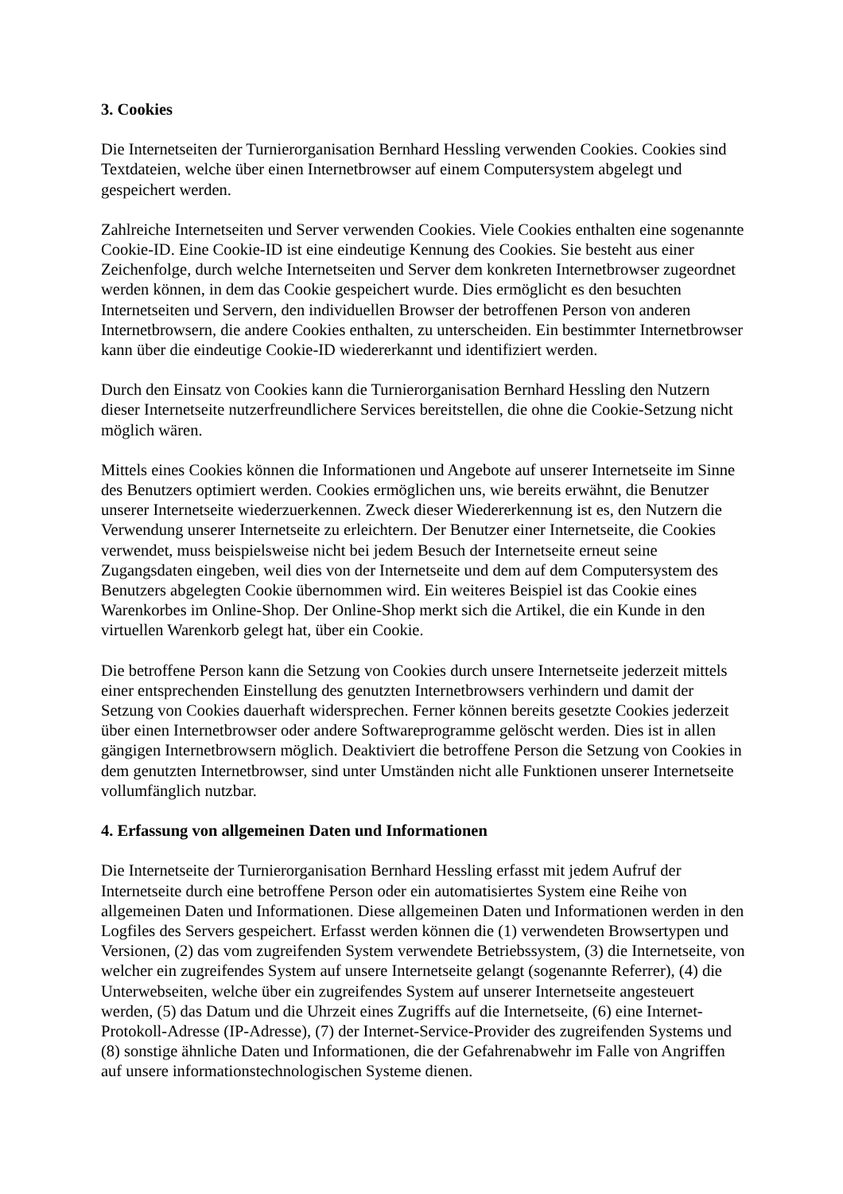3. Cookies
Die Internetseiten der Turnierorganisation Bernhard Hessling verwenden Cookies. Cookies sind Textdateien, welche über einen Internetbrowser auf einem Computersystem abgelegt und gespeichert werden.
Zahlreiche Internetseiten und Server verwenden Cookies. Viele Cookies enthalten eine sogenannte Cookie-ID. Eine Cookie-ID ist eine eindeutige Kennung des Cookies. Sie besteht aus einer Zeichenfolge, durch welche Internetseiten und Server dem konkreten Internetbrowser zugeordnet werden können, in dem das Cookie gespeichert wurde. Dies ermöglicht es den besuchten Internetseiten und Servern, den individuellen Browser der betroffenen Person von anderen Internetbrowsern, die andere Cookies enthalten, zu unterscheiden. Ein bestimmter Internetbrowser kann über die eindeutige Cookie-ID wiedererkannt und identifiziert werden.
Durch den Einsatz von Cookies kann die Turnierorganisation Bernhard Hessling den Nutzern dieser Internetseite nutzerfreundlichere Services bereitstellen, die ohne die Cookie-Setzung nicht möglich wären.
Mittels eines Cookies können die Informationen und Angebote auf unserer Internetseite im Sinne des Benutzers optimiert werden. Cookies ermöglichen uns, wie bereits erwähnt, die Benutzer unserer Internetseite wiederzuerkennen. Zweck dieser Wiedererkennung ist es, den Nutzern die Verwendung unserer Internetseite zu erleichtern. Der Benutzer einer Internetseite, die Cookies verwendet, muss beispielsweise nicht bei jedem Besuch der Internetseite erneut seine Zugangsdaten eingeben, weil dies von der Internetseite und dem auf dem Computersystem des Benutzers abgelegten Cookie übernommen wird. Ein weiteres Beispiel ist das Cookie eines Warenkorbes im Online-Shop. Der Online-Shop merkt sich die Artikel, die ein Kunde in den virtuellen Warenkorb gelegt hat, über ein Cookie.
Die betroffene Person kann die Setzung von Cookies durch unsere Internetseite jederzeit mittels einer entsprechenden Einstellung des genutzten Internetbrowsers verhindern und damit der Setzung von Cookies dauerhaft widersprechen. Ferner können bereits gesetzte Cookies jederzeit über einen Internetbrowser oder andere Softwareprogramme gelöscht werden. Dies ist in allen gängigen Internetbrowsern möglich. Deaktiviert die betroffene Person die Setzung von Cookies in dem genutzten Internetbrowser, sind unter Umständen nicht alle Funktionen unserer Internetseite vollumfänglich nutzbar.
4. Erfassung von allgemeinen Daten und Informationen
Die Internetseite der Turnierorganisation Bernhard Hessling erfasst mit jedem Aufruf der Internetseite durch eine betroffene Person oder ein automatisiertes System eine Reihe von allgemeinen Daten und Informationen. Diese allgemeinen Daten und Informationen werden in den Logfiles des Servers gespeichert. Erfasst werden können die (1) verwendeten Browsertypen und Versionen, (2) das vom zugreifenden System verwendete Betriebssystem, (3) die Internetseite, von welcher ein zugreifendes System auf unsere Internetseite gelangt (sogenannte Referrer), (4) die Unterwebseiten, welche über ein zugreifendes System auf unserer Internetseite angesteuert werden, (5) das Datum und die Uhrzeit eines Zugriffs auf die Internetseite, (6) eine Internet-Protokoll-Adresse (IP-Adresse), (7) der Internet-Service-Provider des zugreifenden Systems und (8) sonstige ähnliche Daten und Informationen, die der Gefahrenabwehr im Falle von Angriffen auf unsere informationstechnologischen Systeme dienen.